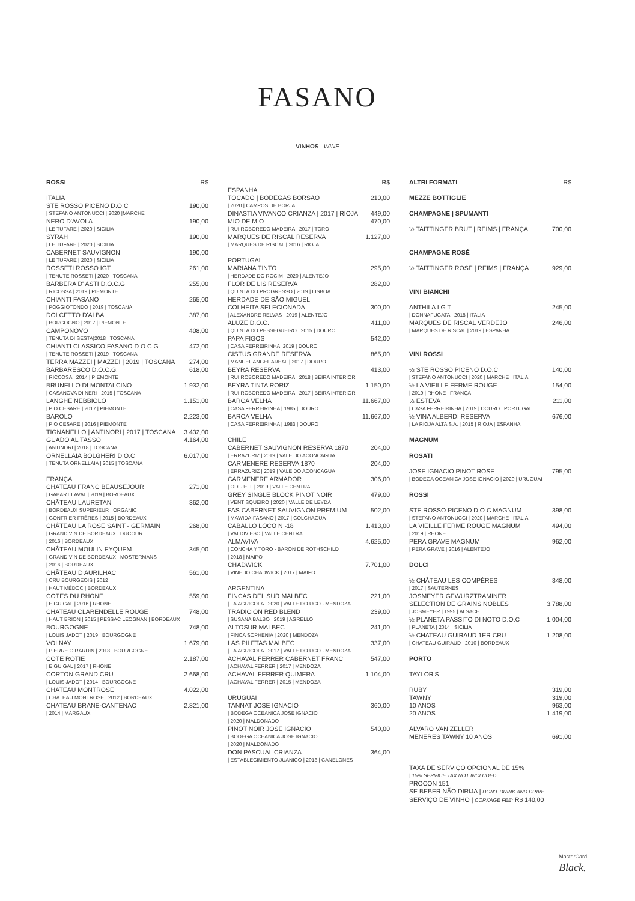FASANO
VINHOS | WINE
| ROSSI | R$ |
| ITALIA | |
| STE ROSSO PICENO D.O.C | 190,00 |
| / STEFANO ANTONUCCI / 2020 /MARCHE | |
| NERO D'AVOLA | 190,00 |
| / LE TUFARE / 2020 / SICILIA | |
| SYRAH | 190,00 |
| / LE TUFARE / 2020 / SICILIA | |
| CABERNET SAUVIGNON | 190,00 |
| / LE TUFARE / 2020 / SICILIA | |
| ROSSETI ROSSO IGT | 261,00 |
| / TENUTE ROSSETI / 2020 / TOSCANA | |
| BARBERA D' ASTI D.O.C.G | 255,00 |
| / RICOSSA / 2019 / PIEMONTE | |
| CHIANTI FASANO | 265,00 |
| / POGGIOTONDO / 2019 / TOSCANA | |
| DOLCETTO D'ALBA | 387,00 |
| / BORGOGNO / 2017 / PIEMONTE | |
| CAMPONOVO | 408,00 |
| / TENUTA DI SESTA/2018 / TOSCANA | |
| CHIANTI CLASSICO FASANO D.O.C.G. | 472,00 |
| / TENUTE ROSSETI / 2019 / TOSCANA | |
| TERRA MAZZEI / MAZZEI / 2019 / TOSCANA | 274,00 |
| BARBARESCO D.O.C.G. | 618,00 |
| / RICCOSA / 2014 / PIEMONTE | |
| BRUNELLO DI MONTALCINO | 1.932,00 |
| / CASANOVA DI NERI / 2015 / TOSCANA | |
| LANGHE NEBBIOLO | 1.151,00 |
| / PIO CESARE / 2017 / PIEMONTE | |
| BAROLO | 2.223,00 |
| / PIO CESARE / 2016 / PIEMONTE | |
| TIGNANELLO / ANTINORI / 2017 / TOSCANA | 3.432,00 |
| GUADO AL TASSO | 4.164,00 |
| / ANTINORI / 2018 / TOSCANA | |
| ORNELLAIA BOLGHERI D.O.C | 6.017,00 |
| / TENUTA ORNELLAIA / 2015 / TOSCANA | |
| FRANÇA | |
| CHATEAU FRANC BEAUSEJOUR | 271,00 |
| / GABART LAVAL / 2019 / BORDEAUX | |
| CHÂTEAU LAURETAN | 362,00 |
| / BORDEAUX SUPERIEUR / ORGANIC | |
| / GONFRIER FRÈRES / 2015 / BORDEAUX | |
| CHÂTEAU LA ROSE SAINT - GERMAIN | 268,00 |
| / GRAND VIN DE BORDEAUX / DUCOURT | |
| / 2016 / BORDEAUX | |
| CHÂTEAU MOULIN EYQUEM | 345,00 |
| / GRAND VIN DE BORDEAUX / MOSTERMANS | |
| / 2016 / BORDEAUX | |
| CHÂTEAU D AURILHAC | 561,00 |
| / CRU BOURGEOIS / 2012 | |
| / HAUT MÉDOC / BORDEAUX | |
| COTES DU RHONE | 559,00 |
| / E.GUIGAL / 2016 / RHONE | |
| CHATEAU CLARENDELLE ROUGE | 748,00 |
| / HAUT BRION / 2015 / PESSAC LEOGNAN / BORDEAUX | |
| BOURGOGNE | 748,00 |
| / LOUIS JADOT / 2019 / BOURGOGNE | |
| VOLNAY | 1.679,00 |
| / PIERRE GIRARDIN / 2018 / BOURGOGNE | |
| COTE ROTIE | 2.187,00 |
| / E.GUIGAL / 2017 / RHONE | |
| CORTON GRAND CRU | 2.668,00 |
| / LOUIS JADOT / 2014 / BOURGOGNE | |
| CHATEAU MONTROSE | 4.022,00 |
| / CHATEAU MONTROSE / 2012 / BORDEAUX | |
| CHATEAU BRANE-CANTENAC | 2.821,00 |
| / 2014 / MARGAUX | |
| | R$ |
| ESPANHA | |
| TOCADO / BODEGAS BORSAO | 210,00 |
| / 2020 / CAMPOS DE BORJA | |
| DINASTIA VIVANCO CRIANZA / 2017 / RIOJA | 449,00 |
| MIO DE M.O | 470,00 |
| / RUI ROBOREDO MADEIRA / 2017 / TORO | |
| MARQUES DE RISCAL RESERVA | 1.127,00 |
| / MARQUES DE RISCAL / 2016 / RIOJA | |
| PORTUGAL | |
| MARIANA TINTO | 295,00 |
| / HERDADE DO ROCIM / 2020 / ALENTEJO | |
| FLOR DE LIS RESERVA | 282,00 |
| / QUINTA DO PROGRESSO / 2019 / LISBOA | |
| HERDADE DE SÃO MIGUEL COLHEITA SELECIONADA | 300,00 |
| / ALEXANDRE RELVAS / 2019 / ALENTEJO | |
| ALUZE D.O.C. | 411,00 |
| / QUINTA DO PESSEGUEIRO / 2015 / DOURO | |
| PAPA FIGOS | 542,00 |
| / CASA FERREIRINHA/ 2019 / DOURO | |
| CISTUS GRANDE RESERVA | 865,00 |
| / MANUEL ANGEL AREAL / 2017 / DOURO | |
| BEYRA RESERVA | 413,00 |
| / RUI ROBOREDO MADEIRA / 2018 / BEIRA INTERIOR | |
| BEYRA TINTA RORIZ | 1.150,00 |
| / RUI ROBOREDO MADEIRA / 2017 / BEIRA INTERIOR | |
| BARCA VELHA | 11.667,00 |
| / CASA FERREIRINHA / 1985 / DOURO | |
| BARCA VELHA | 11.667,00 |
| / CASA FERREIRINHA / 1983 / DOURO | |
| CHILE | |
| CABERNET SAUVIGNON RESERVA 1870 | 204,00 |
| / ERRAZURIZ / 2019 / VALE DO ACONCAGUA | |
| CARMENERE RESERVA 1870 | 204,00 |
| / ERRAZURIZ / 2019 / VALE DO ACONCAGUA | |
| CARMENERE ARMADOR | 306,00 |
| / ODFJELL / 2019 / VALLE CENTRAL | |
| GREY SINGLE BLOCK PINOT NOIR | 479,00 |
| / VENTISQUEIRO / 2020 / VALLE DE LEYDA | |
| FAS CABERNET SAUVIGNON PREMIUM | 502,00 |
| / MAWIDA-FASANO / 2017 / COLCHAGUA | |
| CABALLO LOCO N -18 | 1.413,00 |
| / VALDIVIESO / VALLE CENTRAL | |
| ALMAVIVA | 4.625,00 |
| / CONCHA Y TORO - BARON DE ROTHSCHILD | |
| / 2018 / MAIPO | |
| CHADWICK | 7.701,00 |
| / VINEDO CHADWICK / 2017 / MAIPO | |
| ARGENTINA | |
| FINCAS DEL SUR MALBEC | 221,00 |
| / LA AGRICOLA / 2020 / VALLE DO UCO - MENDOZA | |
| TRADICION RED BLEND | 239,00 |
| / SUSANA BALBO / 2019 / AGRELLO | |
| ALTOSUR MALBEC | 241,00 |
| / FINCA SOPHENIA / 2020 / MENDOZA | |
| LAS PILETAS MALBEC | 337,00 |
| / LA AGRICOLA / 2017 / VALLE DO UCO - MENDOZA | |
| ACHAVAL FERRER CABERNET FRANC | 547,00 |
| / ACHAVAL FERRER / 2017 / MENDOZA | |
| ACHAVAL FERRER QUIMERA | 1.104,00 |
| / ACHAVAL FERRER / 2015 / MENDOZA | |
| URUGUAI | |
| TANNAT JOSE IGNACIO | 360,00 |
| / BODEGA OCEANICA JOSE IGNACIO | |
| / 2020 / MALDONADO | |
| PINOT NOIR JOSE IGNACIO | 540,00 |
| / BODEGA OCEANICA JOSE IGNACIO | |
| / 2020 / MALDONADO | |
| DON PASCUAL CRIANZA | 364,00 |
| / ESTABLECIMIENTO JUANICO / 2018 / CANELONES | |
| ALTRI FORMATI | R$ |
| MEZZE BOTTIGLIE | |
| CHAMPAGNE / SPUMANTI | |
| ½ TAITTINGER BRUT / REIMS / FRANÇA | 700,00 |
| CHAMPAGNE ROSÉ | |
| ½ TAITTINGER ROSÉ / REIMS / FRANÇA | 929,00 |
| VINI BIANCHI | |
| ANTHILA I.G.T. | 245,00 |
| / DONNAFUGATA / 2018 / ITALIA | |
| MARQUES DE RISCAL VERDEJO | 246,00 |
| / MARQUES DE RISCAL / 2019 / ESPANHA | |
| VINI ROSSI | |
| ½ STE ROSSO PICENO D.O.C | 140,00 |
| / STEFANO ANTONUCCI / 2020 / MARCHE / ITALIA | |
| ½ LA VIEILLE FERME ROUGE | 154,00 |
| / 2019 / RHONE / FRANÇA | |
| ½ ESTEVA | 211,00 |
| / CASA FERREIRINHA / 2019 / DOURO / PORTUGAL | |
| ½ VINA ALBERDI RESERVA | 676,00 |
| / LA RIOJA ALTA S.A. / 2015 / RIOJA / ESPANHA | |
| MAGNUM | |
| ROSATI | |
| JOSE IGNACIO PINOT ROSE | 795,00 |
| / BODEGA OCEANICA JOSE IGNACIO / 2020 / URUGUAI | |
| ROSSI | |
| STE ROSSO PICENO D.O.C MAGNUM | 398,00 |
| / STEFANO ANTONUCCI / 2020 / MARCHE / ITALIA | |
| LA VIEILLE FERME ROUGE MAGNUM | 494,00 |
| / 2019 / RHONE | |
| PERA GRAVE MAGNUM | 962,00 |
| / PERA GRAVE / 2016 / ALENTEJO | |
| DOLCI | |
| ½ CHÂTEAU LES COMPÈRES | 348,00 |
| / 2017 / SAUTERNES | |
| JOSMEYER GEWURZTRAMINER SELECTION DE GRAINS NOBLES | 3.788,00 |
| / JOSMEYER / 1995 / ALSACE | |
| ½ PLANETA PASSITO DI NOTO D.O.C | 1.004,00 |
| / PLANETA / 2014 / SICILIA | |
| ½ CHATEAU GUIRAUD 1ER CRU | 1.208,00 |
| / CHATEAU GUIRAUD / 2010 / BORDEAUX | |
| PORTO | |
| TAYLOR'S | |
| RUBY | 319,00 |
| TAWNY | 319,00 |
| 10 ANOS | 963,00 |
| 20 ANOS | 1.419,00 |
| ÁLVARO VAN ZELLER MENERES TAWNY 10 ANOS | 691,00 |
| TAXA DE SERVIÇO OPCIONAL DE 15% | |
| / 15% SERVICE TAX NOT INCLUDED | |
| PROCON 151 | |
| SE BEBER NÃO DIRIJA / DON'T DRINK AND DRIVE | |
| SERVIÇO DE VINHO / CORKAGE FEE: R$ 140,00 | |
MasterCard
Black.